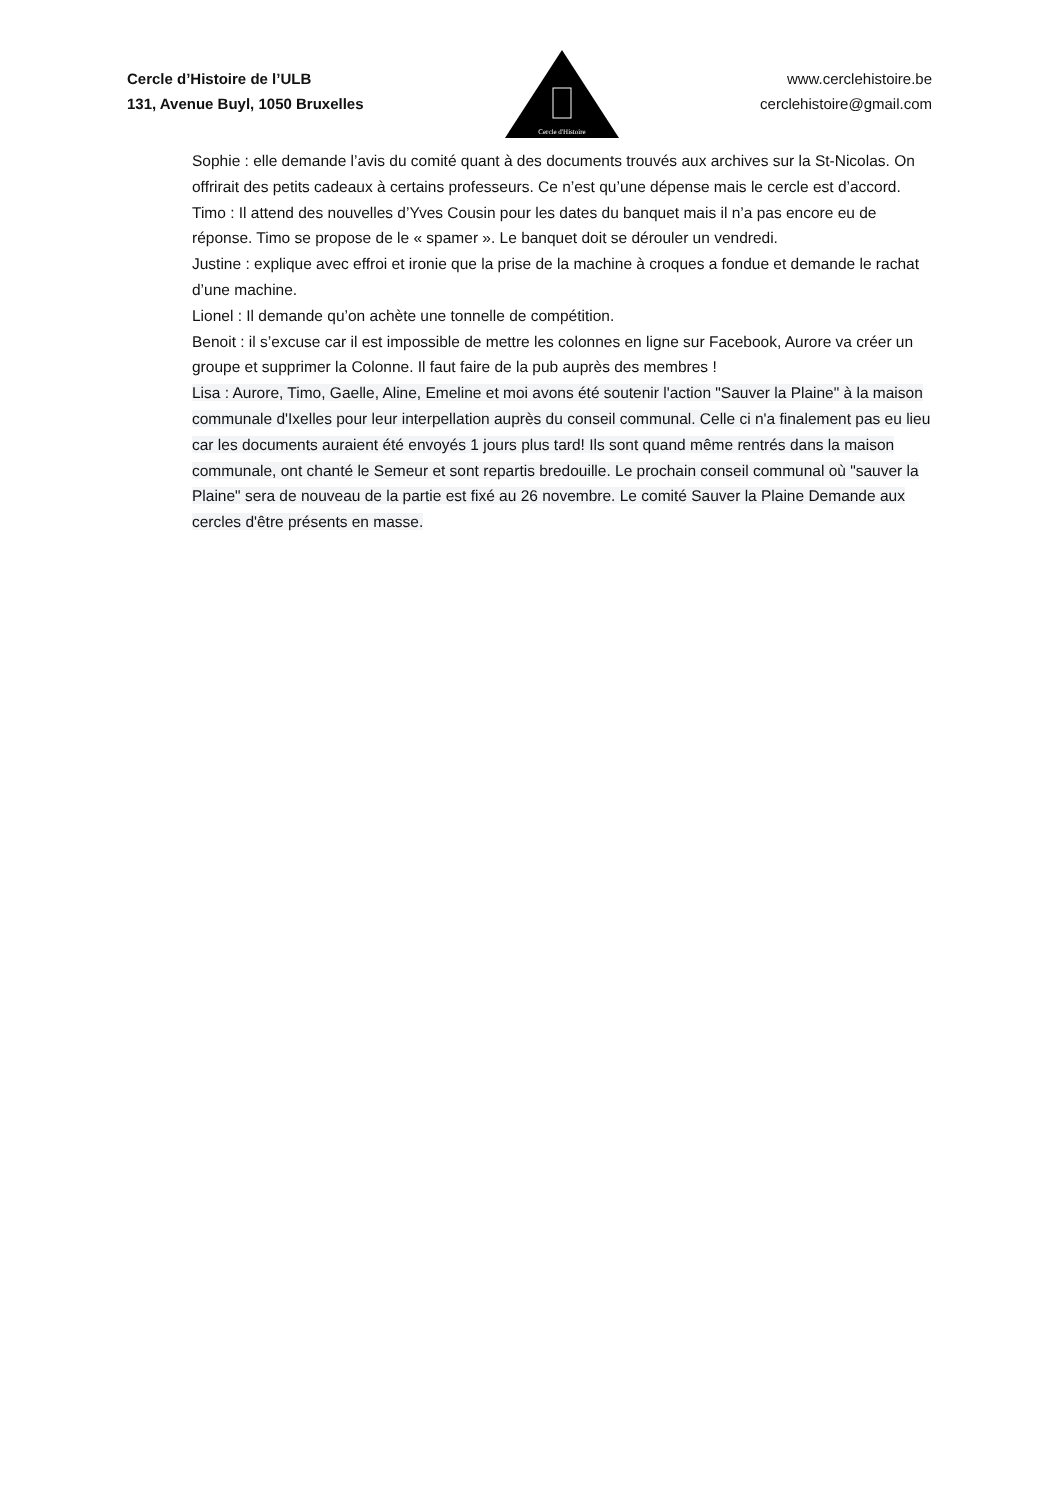Cercle d’Histoire de l’ULB
131, Avenue Buyl, 1050 Bruxelles
Cercle d'Histoire
www.cerclehistoire.be
cerclehistoire@gmail.com
Sophie : elle demande l’avis du comité quant à des documents trouvés aux archives sur la St-Nicolas. On offrirait des petits cadeaux à certains professeurs. Ce n’est qu’une dépense mais le cercle est d’accord.
Timo : Il attend des nouvelles d’Yves Cousin pour les dates du banquet mais il n’a pas encore eu de réponse. Timo se propose de le « spamer ». Le banquet doit se dérouler un vendredi.
Justine : explique avec effroi et ironie que la prise de la machine à croques a fondue et demande le rachat d’une machine.
Lionel : Il demande qu’on achète une tonnelle de compétition.
Benoit : il s’excuse car il est impossible de mettre les colonnes en ligne sur Facebook, Aurore va créer un groupe et supprimer la Colonne. Il faut faire de la pub auprès des membres !
Lisa : Aurore, Timo, Gaelle, Aline, Emeline et moi avons été soutenir l'action "Sauver la Plaine" à la maison communale d'Ixelles pour leur interpellation auprès du conseil communal. Celle ci n'a finalement pas eu lieu car les documents auraient été envoyés 1 jours plus tard! Ils sont quand même rentrés dans la maison communale, ont chanté le Semeur et sont repartis bredouille. Le prochain conseil communal où "sauver la Plaine" sera de nouveau de la partie est fixé au 26 novembre. Le comité Sauver la Plaine Demande aux cercles d'être présents en masse.